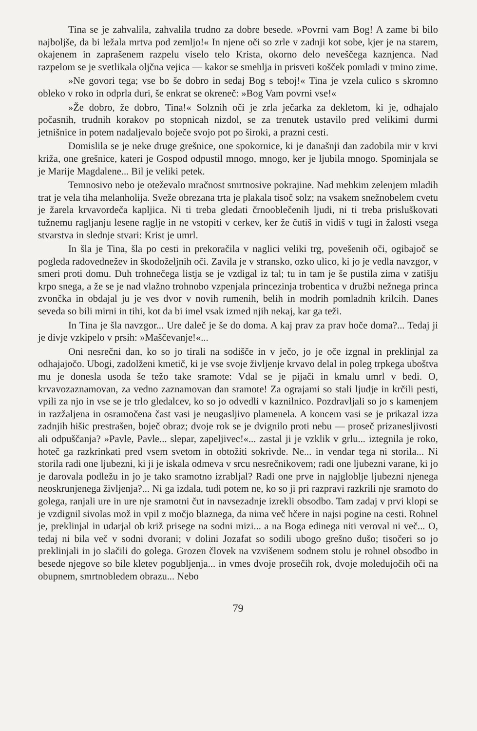Tina se je zahvalila, zahvalila trudno za dobre besede. »Povrni vam Bog! A zame bi bilo najboljše, da bi ležala mrtva pod zemljo!« In njene oči so zrle v zadnji kot sobe, kjer je na starem, okajenem in zaprašenem razpelu viselo telo Krista, okorno delo neveščega kaznjenca. Nad razpelom se je svetlikala oljčna vejica — kakor se smehlja in prisveti košček pomladi v tmino zime.
»Ne govori tega; vse bo še dobro in sedaj Bog s teboj!« Tina je vzela culico s skromno obleko v roko in odprla duri, še enkrat se okreneč: »Bog Vam povrni vse!«
»Že dobro, že dobro, Tina!« Solznih oči je zrla ječarka za dekletom, ki je, odhajalo počasnih, trudnih korakov po stopnicah nizdol, se za trenutek ustavilo pred velikimi durmi jetnišnice in potem nadaljevalo boječe svojo pot po široki, a prazni cesti.
Domislila se je neke druge grešnice, one spokornice, ki je današnji dan zadobila mir v krvi križa, one grešnice, kateri je Gospod odpustil mnogo, mnogo, ker je ljubila mnogo. Spominjala se je Marije Magdalene... Bil je veliki petek.
Temnosivo nebo je oteževalo mračnost smrtnosive pokrajine. Nad mehkim zelenjem mladih trat je vela tiha melanholija. Sveže obrezana trta je plakala tisoč solz; na vsakem snežnobelem cvetu je žarela krvavordeča kapljica. Ni ti treba gledati črnooblečenih ljudi, ni ti treba prisluškovati tužnemu ragljanju lesene raglje in ne vstopiti v cerkev, ker že čutiš in vidiš v tugi in žalosti vsega stvarstva in slednje stvari: Krist je umrl.
In šla je Tina, šla po cesti in prekoračila v naglici veliki trg, povešenih oči, ogibajoč se pogleda radovednežev in škodoželjnih oči. Zavila je v stransko, ozko ulico, ki jo je vedla navzgor, v smeri proti domu. Duh trohnečega listja se je vzdigal iz tal; tu in tam je še pustila zima v zatišju krpo snega, a že se je nad vlažno trohnobo vzpenjala princezinja trobentica v družbi nežnega princa zvončka in obdajal ju je ves dvor v novih rumenih, belih in modrih pomladnih krilcih. Danes seveda so bili mirni in tihi, kot da bi imel vsak izmed njih nekaj, kar ga teži.
In Tina je šla navzgor... Ure daleč je še do doma. A kaj prav za prav hoče doma?... Tedaj ji je divje vzkipelo v prsih: »Maščevanje!«...
Oni nesrečni dan, ko so jo tirali na sodišče in v ječo, jo je oče izgnal in preklinjal za odhajajočo. Ubogi, zadolženi kmetič, ki je vse svoje življenje krvavo delal in poleg trpkega uboštva mu je donesla usoda še težo take sramote: Vdal se je pijači in kmalu umrl v bedi. O, krvavozaznamovan, za vedno zaznamovan dan sramote! Za ograjami so stali ljudje in krčili pesti, vpili za njo in vse se je trlo gledalcev, ko so jo odvedli v kaznilnico. Pozdravljali so jo s kamenjem in razžaljena in osramočena čast vasi je neugasljivo plamenela. A koncem vasi se je prikazal izza zadnjih hišic prestrašen, boječ obraz; dvoje rok se je dvignilo proti nebu — proseč prizanesljivosti ali odpuščanja? »Pavle, Pavle... slepar, zapeljivec!«... zastal ji je vzklik v grlu... iztegnila je roko, hoteč ga razkrinkati pred vsem svetom in obtožiti sokrivde. Ne... in vendar tega ni storila... Ni storila radi one ljubezni, ki ji je iskala odmeva v srcu nesrečnikovem; radi one ljubezni varane, ki jo je darovala podležu in jo je tako sramotno izrabljal? Radi one prve in najglobljе ljubezni njenega neoskrunjenega življenja?... Ni ga izdala, tudi potem ne, ko so ji pri razpravi razkrili nje sramoto do golega, ranjali ure in ure nje sramotni čut in navsezadnje izrekli obsodbo. Tam zadaj v prvi klopi se je vzdignil sivolas mož in vpil z močjo blaznega, da nima več hčere in najsi pogine na cesti. Rohnel je, preklinjal in udarjal ob križ prisege na sodni mizi... a na Boga edinega niti veroval ni več... O, tedaj ni bila več v sodni dvorani; v dolini Jozafat so sodili ubogo grešno dušo; tisočeri so jo preklinjali in jo slačili do golega. Grozen človek na vzvišenem sodnem stolu je rohnel obsodbo in besede njegove so bile kletev pogubljenja... in vmes dvoje prosečih rok, dvoje moledujočih oči na obupnem, smrtnobledem obrazu... Nebo
79